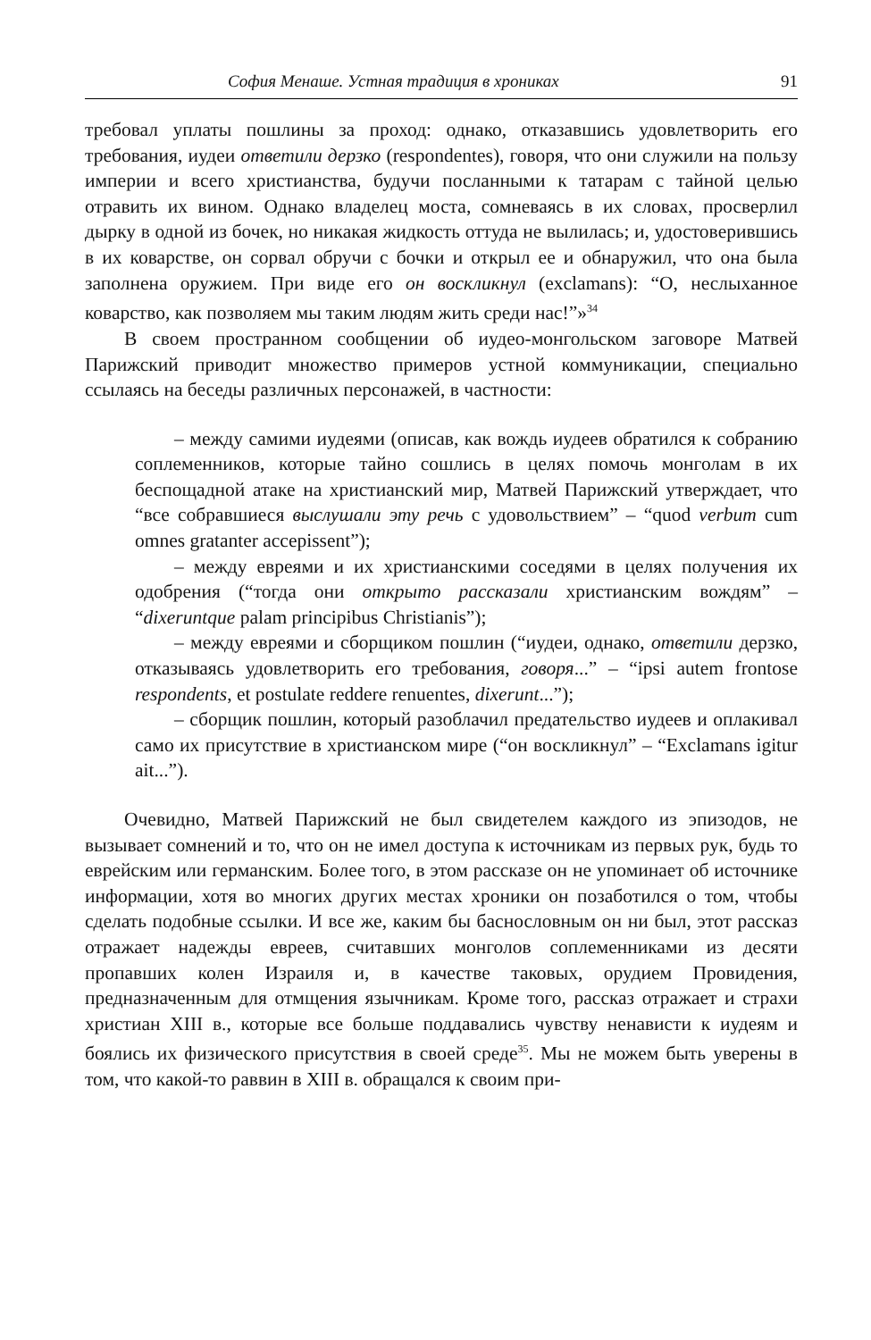София Менаше. Устная традиция в хрониках 91
требовал уплаты пошлины за проход: однако, отказавшись удовлетворить его требования, иудеи ответили дерзко (respondentes), говоря, что они служили на пользу империи и всего христианства, будучи посланными к татарам с тайной целью отравить их вином. Однако владелец моста, сомневаясь в их словах, просверлил дырку в одной из бочек, но никакая жидкость оттуда не вылилась; и, удостоверившись в их коварстве, он сорвал обручи с бочки и открыл ее и обнаружил, что она была заполнена оружием. При виде его он воскликнул (exclamans): “О, неслыханное коварство, как позволяем мы таким людям жить среди нас!”»<sup>34</sup>
В своем пространном сообщении об иудео-монгольском заговоре Матвей Парижский приводит множество примеров устной коммуникации, специально ссылаясь на беседы различных персонажей, в частности:
– между самими иудеями (описав, как вождь иудеев обратился к собранию соплеменников, которые тайно сошлись в целях помочь монголам в их беспощадной атаке на христианский мир, Матвей Парижский утверждает, что “все собравшиеся выслушали эту речь с удовольствием” – “quod verbum cum omnes gratanter accepissent”);
– между евреями и их христианскими соседями в целях получения их одобрения (“тогда они открыто рассказали христианским вождям” – “dixeruntque palam principibus Christianis”);
– между евреями и сборщиком пошлин (“иудеи, однако, ответили дерзко, отказываясь удовлетворить его требования, говоря...” – “ipsi autem frontose respondents, et postulate reddere renuentes, dixerunt...”);
– сборщик пошлин, который разоблачил предательство иудеев и оплакивал само их присутствие в христианском мире (“он воскликнул” – “Exclamans igitur ait...”).
Очевидно, Матвей Парижский не был свидетелем каждого из эпизодов, не вызывает сомнений и то, что он не имел доступа к источникам из первых рук, будь то еврейским или германским. Более того, в этом рассказе он не упоминает об источнике информации, хотя во многих других местах хроники он позаботился о том, чтобы сделать подобные ссылки. И все же, каким бы баснословным он ни был, этот рассказ отражает надежды евреев, считавших монголов соплеменниками из десяти пропавших колен Израиля и, в качестве таковых, орудием Провидения, предназначенным для отмщения язычникам. Кроме того, рассказ отражает и страхи христиан XIII в., которые все больше поддавались чувству ненависти к иудеям и боялись их физического присутствия в своей среде<sup>35</sup>. Мы не можем быть уверены в том, что какой-то раввин в XIII в. обращался к своим при-